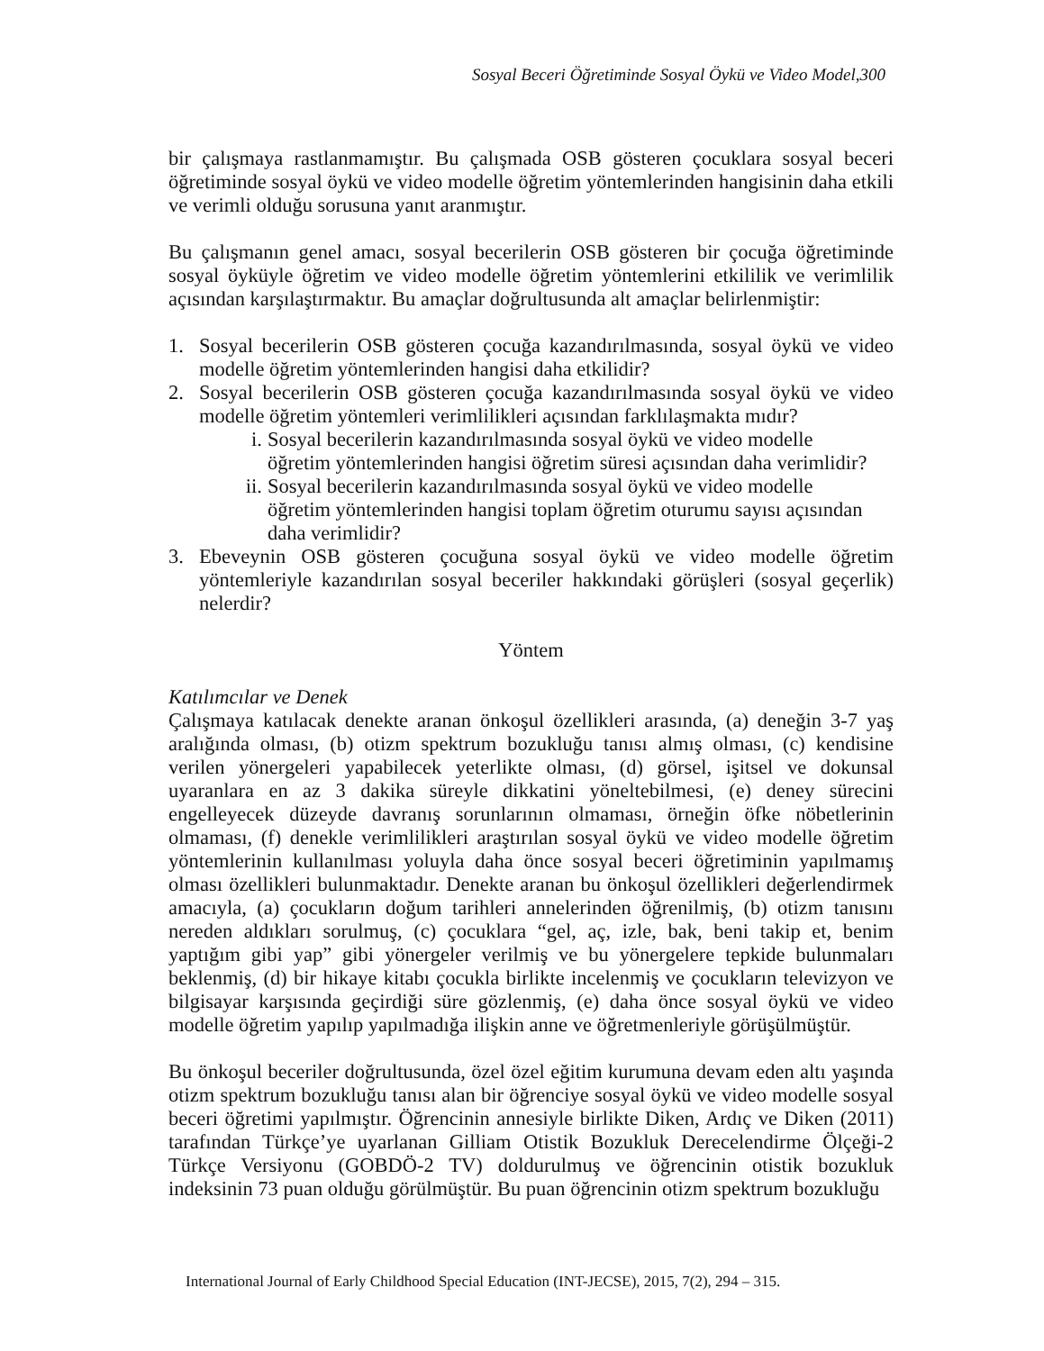Sosyal Beceri Öğretiminde Sosyal Öykü ve Video Model,300
bir çalışmaya rastlanmamıştır. Bu çalışmada OSB gösteren çocuklara sosyal beceri öğretiminde sosyal öykü ve video modelle öğretim yöntemlerinden hangisinin daha etkili ve verimli olduğu sorusuna yanıt aranmıştır.
Bu çalışmanın genel amacı, sosyal becerilerin OSB gösteren bir çocuğa öğretiminde sosyal öyküyle öğretim ve video modelle öğretim yöntemlerini etkililik ve verimlilik açısından karşılaştırmaktır. Bu amaçlar doğrultusunda alt amaçlar belirlenmiştir:
1. Sosyal becerilerin OSB gösteren çocuğa kazandırılmasında, sosyal öykü ve video modelle öğretim yöntemlerinden hangisi daha etkilidir?
2. Sosyal becerilerin OSB gösteren çocuğa kazandırılmasında sosyal öykü ve video modelle öğretim yöntemleri verimlilikleri açısından farklılaşmakta mıdır?
i. Sosyal becerilerin kazandırılmasında sosyal öykü ve video modelle öğretim yöntemlerinden hangisi öğretim süresi açısından daha verimlidir?
ii. Sosyal becerilerin kazandırılmasında sosyal öykü ve video modelle öğretim yöntemlerinden hangisi toplam öğretim oturumu sayısı açısından daha verimlidir?
3. Ebeveynin OSB gösteren çocuğuna sosyal öykü ve video modelle öğretim yöntemleriyle kazandırılan sosyal beceriler hakkındaki görüşleri (sosyal geçerlik) nelerdir?
Yöntem
Katılımcılar ve Denek
Çalışmaya katılacak denekte aranan önkoşul özellikleri arasında, (a) deneğin 3-7 yaş aralığında olması, (b) otizm spektrum bozukluğu tanısı almış olması, (c) kendisine verilen yönergeleri yapabilecek yeterlikte olması, (d) görsel, işitsel ve dokunsal uyaranlara en az 3 dakika süreyle dikkatini yöneltebilmesi, (e) deney sürecini engelleyecek düzeyde davranış sorunlarının olmaması, örneğin öfke nöbetlerinin olmaması, (f) denekle verimlilikleri araştırılan sosyal öykü ve video modelle öğretim yöntemlerinin kullanılması yoluyla daha önce sosyal beceri öğretiminin yapılmamış olması özellikleri bulunmaktadır. Denekte aranan bu önkoşul özellikleri değerlendirmek amacıyla, (a) çocukların doğum tarihleri annelerinden öğrenilmiş, (b) otizm tanısını nereden aldıkları sorulmuş, (c) çocuklara “gel, aç, izle, bak, beni takip et, benim yaptığım gibi yap” gibi yönergeler verilmiş ve bu yönergelere tepkide bulunmaları beklenmiş, (d) bir hikaye kitabı çocukla birlikte incelenmiş ve çocukların televizyon ve bilgisayar karşısında geçirdiği süre gözlenmiş, (e) daha önce sosyal öykü ve video modelle öğretim yapılıp yapılmadığa ilişkin anne ve öğretmenleriyle görüşülmüştür.
Bu önkoşul beceriler doğrultusunda, özel özel eğitim kurumuna devam eden altı yaşında otizm spektrum bozukluğu tanısı alan bir öğrenciye sosyal öykü ve video modelle sosyal beceri öğretimi yapılmıştır. Öğrencinin annesiyle birlikte Diken, Ardıç ve Diken (2011) tarafından Türkçe’ye uyarlanan Gilliam Otistik Bozukluk Derecelendirme Ölçeği-2 Türkçe Versiyonu (GOBDÖ-2 TV) doldurulmuş ve öğrencinin otistik bozukluk indeksinin 73 puan olduğu görülmüştür. Bu puan öğrencinin otizm spektrum bozukluğu
International Journal of Early Childhood Special Education (INT-JECSE), 2015, 7(2), 294 – 315.